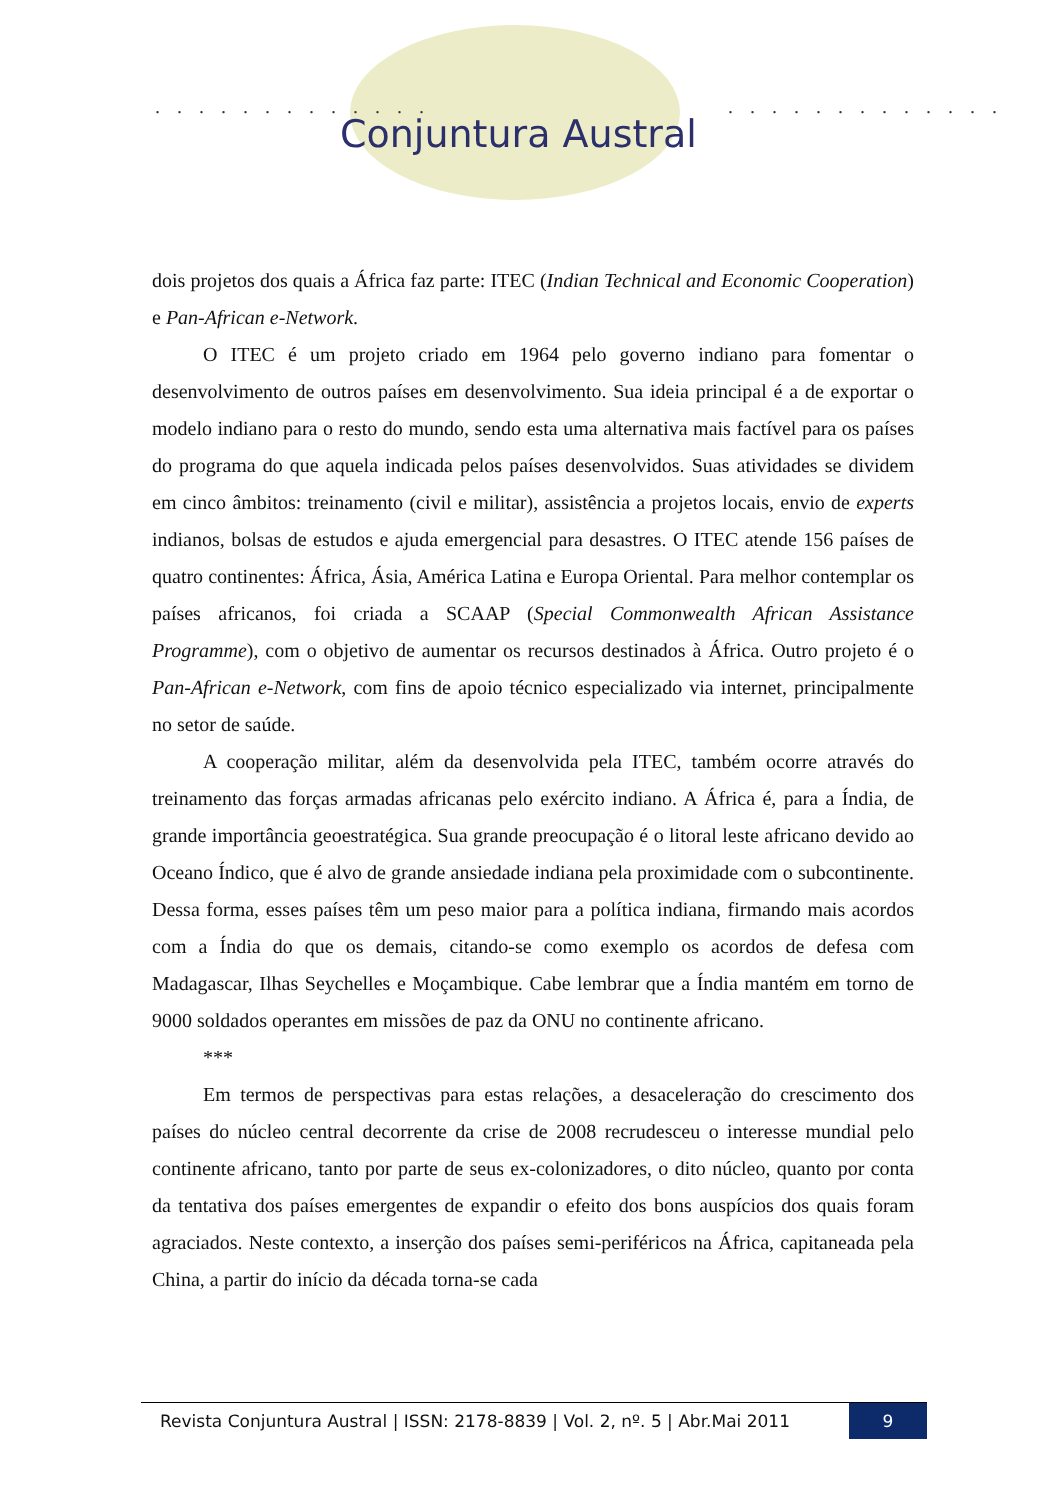. . . . . . . . . . . . . . . . . . . . . . . . . .
Conjuntura Austral
dois projetos dos quais a África faz parte: ITEC (Indian Technical and Economic Cooperation) e Pan-African e-Network.
O ITEC é um projeto criado em 1964 pelo governo indiano para fomentar o desenvolvimento de outros países em desenvolvimento. Sua ideia principal é a de exportar o modelo indiano para o resto do mundo, sendo esta uma alternativa mais factível para os países do programa do que aquela indicada pelos países desenvolvidos. Suas atividades se dividem em cinco âmbitos: treinamento (civil e militar), assistência a projetos locais, envio de experts indianos, bolsas de estudos e ajuda emergencial para desastres. O ITEC atende 156 países de quatro continentes: África, Ásia, América Latina e Europa Oriental. Para melhor contemplar os países africanos, foi criada a SCAAP (Special Commonwealth African Assistance Programme), com o objetivo de aumentar os recursos destinados à África. Outro projeto é o Pan-African e-Network, com fins de apoio técnico especializado via internet, principalmente no setor de saúde.
A cooperação militar, além da desenvolvida pela ITEC, também ocorre através do treinamento das forças armadas africanas pelo exército indiano. A África é, para a Índia, de grande importância geoestratégica. Sua grande preocupação é o litoral leste africano devido ao Oceano Índico, que é alvo de grande ansiedade indiana pela proximidade com o subcontinente. Dessa forma, esses países têm um peso maior para a política indiana, firmando mais acordos com a Índia do que os demais, citando-se como exemplo os acordos de defesa com Madagascar, Ilhas Seychelles e Moçambique. Cabe lembrar que a Índia mantém em torno de 9000 soldados operantes em missões de paz da ONU no continente africano.
***
Em termos de perspectivas para estas relações, a desaceleração do crescimento dos países do núcleo central decorrente da crise de 2008 recrudesceu o interesse mundial pelo continente africano, tanto por parte de seus ex-colonizadores, o dito núcleo, quanto por conta da tentativa dos países emergentes de expandir o efeito dos bons auspícios dos quais foram agraciados. Neste contexto, a inserção dos países semi-periféricos na África, capitaneada pela China, a partir do início da década torna-se cada
Revista Conjuntura Austral | ISSN: 2178-8839 | Vol. 2, nº. 5 | Abr.Mai 2011
9